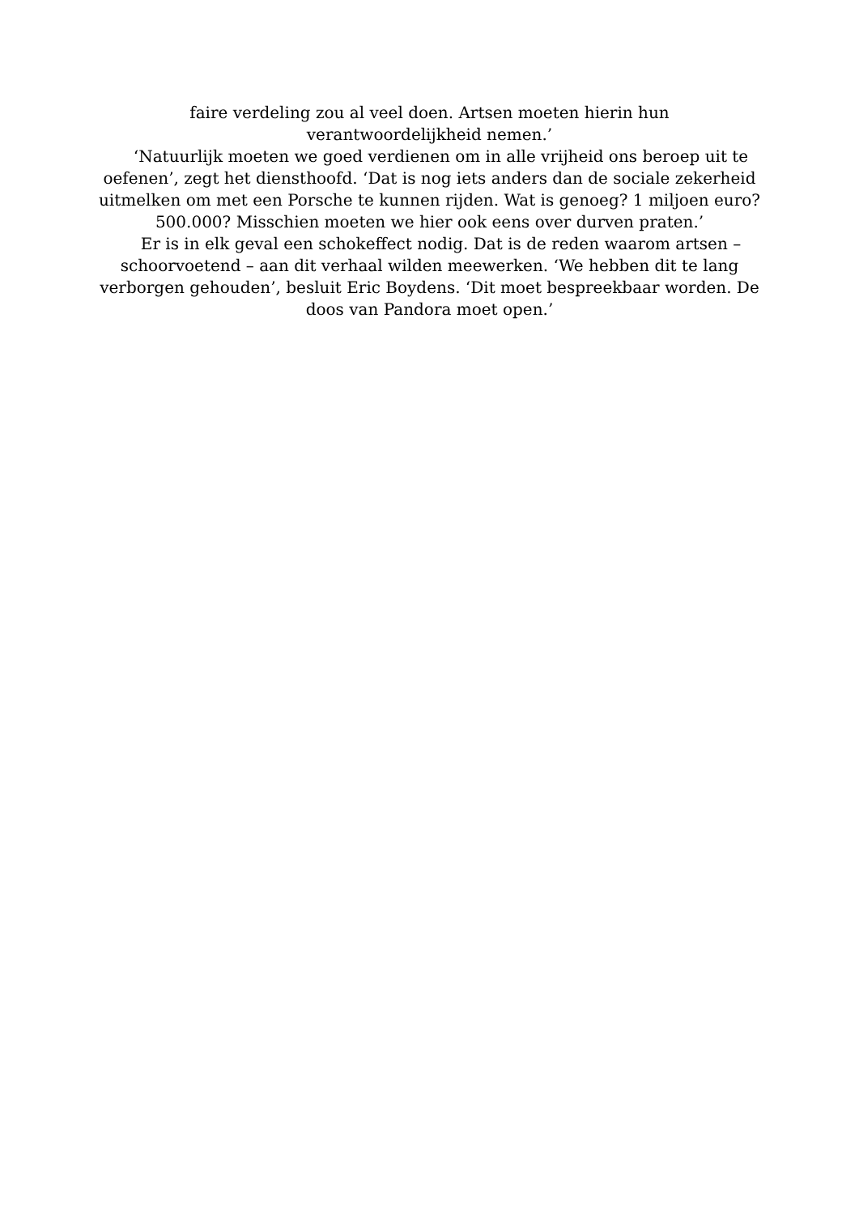faire verdeling zou al veel doen. Artsen moeten hierin hun
verantwoordelijkheid nemen.’
‘Natuurlijk moeten we goed verdienen om in alle vrijheid ons beroep uit te oefenen’, zegt het diensthoofd. ‘Dat is nog iets anders dan de sociale zekerheid uitmelken om met een Porsche te kunnen rijden. Wat is genoeg? 1 miljoen euro? 500.000? Misschien moeten we hier ook eens over durven praten.’
Er is in elk geval een schokeffect nodig. Dat is de reden waarom artsen – schoorvoetend – aan dit verhaal wilden meewerken. ‘We hebben dit te lang verborgen gehouden’, besluit Eric Boydens. ‘Dit moet bespreekbaar worden. De doos van Pandora moet open.’